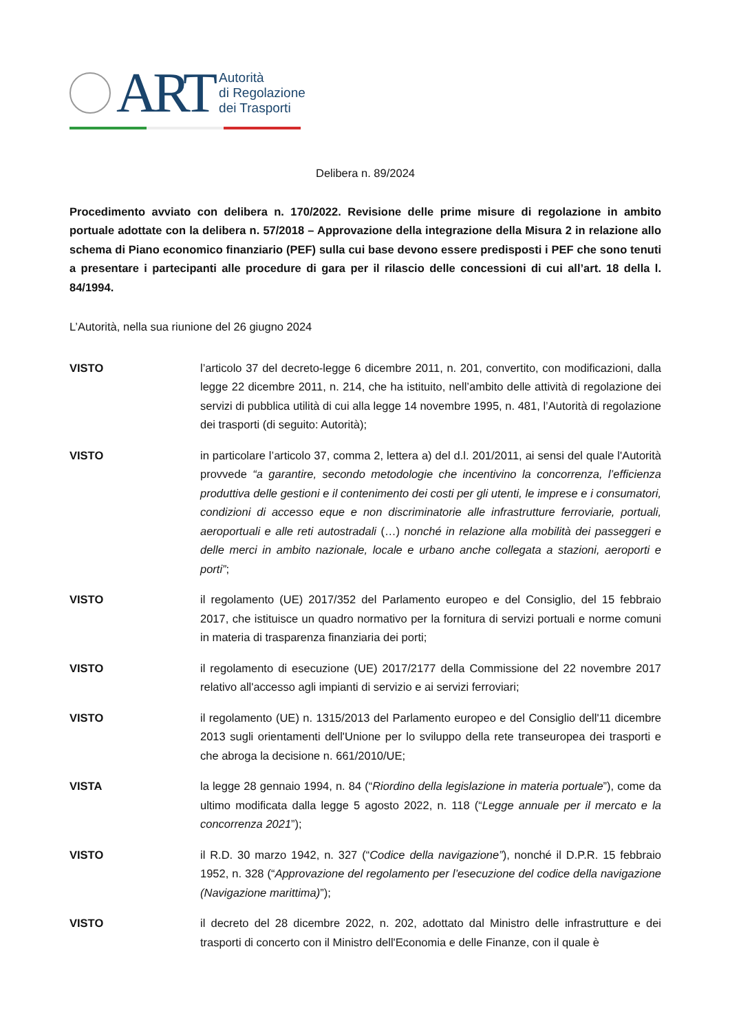ART
Autorità
di Regolazione
dei Trasporti
Delibera n. 89/2024
Procedimento avviato con delibera n. 170/2022. Revisione delle prime misure di regolazione in ambito portuale adottate con la delibera n. 57/2018 – Approvazione della integrazione della Misura 2 in relazione allo schema di Piano economico finanziario (PEF) sulla cui base devono essere predisposti i PEF che sono tenuti a presentare i partecipanti alle procedure di gara per il rilascio delle concessioni di cui all’art. 18 della l. 84/1994.
L’Autorità, nella sua riunione del 26 giugno 2024
VISTO l’articolo 37 del decreto-legge 6 dicembre 2011, n. 201, convertito, con modificazioni, dalla legge 22 dicembre 2011, n. 214, che ha istituito, nell’ambito delle attività di regolazione dei servizi di pubblica utilità di cui alla legge 14 novembre 1995, n. 481, l’Autorità di regolazione dei trasporti (di seguito: Autorità);
VISTO in particolare l’articolo 37, comma 2, lettera a) del d.l. 201/2011, ai sensi del quale l'Autorità provvede “a garantire, secondo metodologie che incentivino la concorrenza, l’efficienza produttiva delle gestioni e il contenimento dei costi per gli utenti, le imprese e i consumatori, condizioni di accesso eque e non discriminatorie alle infrastrutture ferroviarie, portuali, aeroportuali e alle reti autostradali (…) nonché in relazione alla mobilità dei passeggeri e delle merci in ambito nazionale, locale e urbano anche collegata a stazioni, aeroporti e porti”;
VISTO il regolamento (UE) 2017/352 del Parlamento europeo e del Consiglio, del 15 febbraio 2017, che istituisce un quadro normativo per la fornitura di servizi portuali e norme comuni in materia di trasparenza finanziaria dei porti;
VISTO il regolamento di esecuzione (UE) 2017/2177 della Commissione del 22 novembre 2017 relativo all'accesso agli impianti di servizio e ai servizi ferroviari;
VISTO il regolamento (UE) n. 1315/2013 del Parlamento europeo e del Consiglio dell'11 dicembre 2013 sugli orientamenti dell'Unione per lo sviluppo della rete transeuropea dei trasporti e che abroga la decisione n. 661/2010/UE;
VISTA la legge 28 gennaio 1994, n. 84 (“Riordino della legislazione in materia portuale”), come da ultimo modificata dalla legge 5 agosto 2022, n. 118 (“Legge annuale per il mercato e la concorrenza 2021”);
VISTO il R.D. 30 marzo 1942, n. 327 (“Codice della navigazione”), nonché il D.P.R. 15 febbraio 1952, n. 328 (“Approvazione del regolamento per l’esecuzione del codice della navigazione (Navigazione marittima)”);
VISTO il decreto del 28 dicembre 2022, n. 202, adottato dal Ministro delle infrastrutture e dei trasporti di concerto con il Ministro dell'Economia e delle Finanze, con il quale è